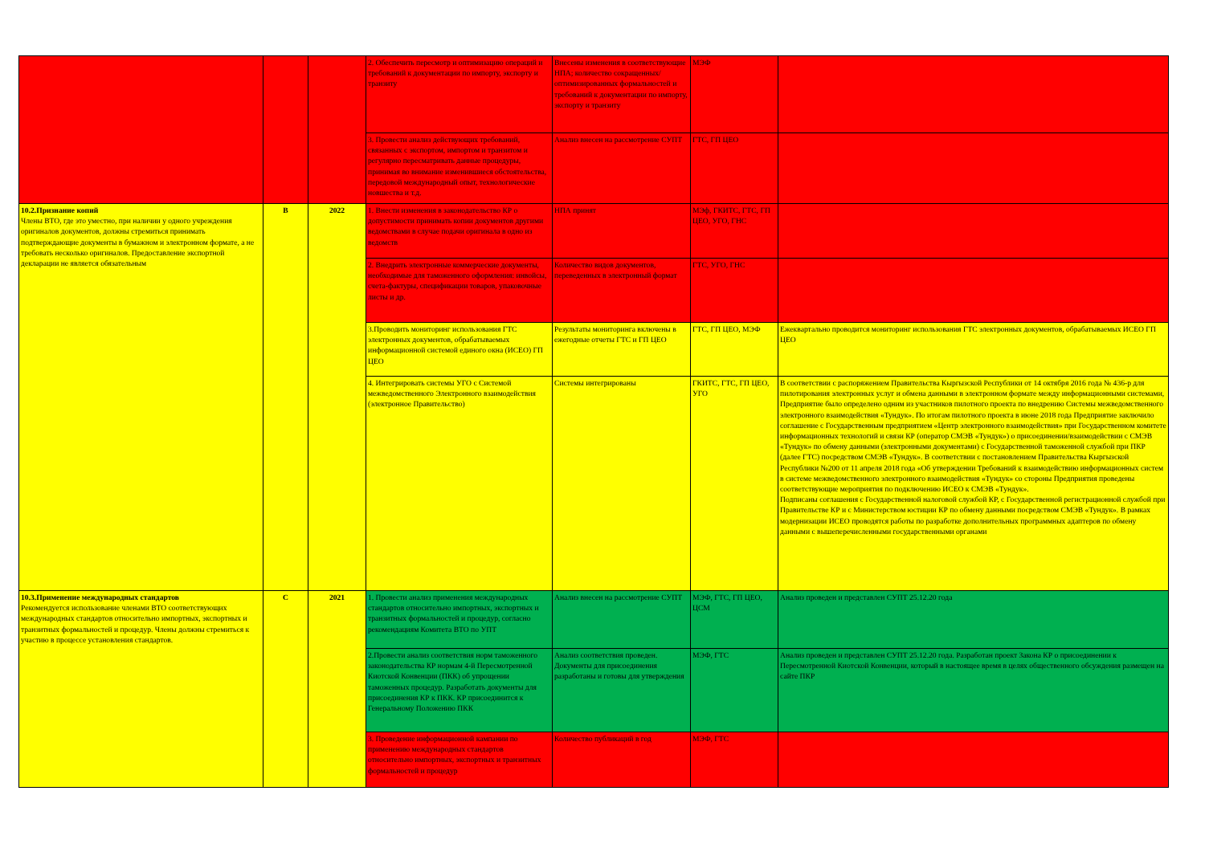| | | | 2. Обеспечить пересмотр и оптимизацию операций и требований к документации по импорту, экспорту и транзиту | Внесены изменения в соответствующие НПА; количество сокращенных/оптимизированных формальностей и требований к документации по импорту, экспорту и транзиту | МЭФ | |
| | | | 3. Провести анализ действующих требований, связанных с экспортом, импортом и транзитом и регулярно пересматривать данные процедуры, принимая во внимание изменившиеся обстоятельства, передовой международный опыт, технологические новшества и т.д. | Анализ внесен на рассмотрение СУПТ | ГТС, ГП ЦЕО | |
| 10.2.Признание копий Члены ВТО, где это уместно, при наличии у одного учреждения оригиналов документов, должны стремиться принимать подтверждающие документы в бумажном и электронном формате, а не требовать несколько оригиналов. Предоставление экспортной декларации не является обязательным | B | 2022 | 1. Внести изменения в законодательство КР о допустимости принимать копии документов другими ведомствами в случае подачи оригинала в одно из ведомств | НПА принят | МЭф, ГКИТС, ГТС, ГП ЦЕО, УГО, ГНС | |
| | | | 2. Внедрить электронные коммерческие документы, необходимые для таможенного оформления: инвойсы, счета-фактуры, спецификации товаров, упаковочные листы и др. | Количество видов документов, переведенных в электронный формат | ГТС, УГО, ГНС | |
| | | | 3.Проводить мониторинг использования ГТС электронных документов, обрабатываемых информационной системой единого окна (ИСЕО) ГП ЦЕО | Результаты мониторинга включены в ежегодные отчеты ГТС и ГП ЦЕО | ГТС, ГП ЦЕО, МЭФ | Ежеквартально проводится мониторинг использования ГТС электронных документов, обрабатываемых ИСЕО ГП ЦЕО |
| | | | 4. Интегрировать системы УГО с Системой межведомственного Электронного взаимодействия (электронное Правительство) | Системы интегрированы | ГКИТС, ГТС, ГП ЦЕО, УГО | В соответствии с распоряжением Правительства Кыргызской Республики от 14 октября 2016 года № 436-р для пилотирования электронных услуг и обмена данными в электронном формате между информационными системами, Предприятие было определено одним из участников пилотного проекта по внедрению Системы межведомственного электронного взаимодействия «Тундук». По итогам пилотного проекта в июне 2018 года Предприятие заключило соглашение с Государственным предприятием «Центр электронного взаимодействия» при Государственном комитете информационных технологий и связи КР (оператор СМЭВ «Тундук») о присоединении/взаимодействии с СМЭВ «Тундук» по обмену данными (электронными документами) с Государственной таможенной службой при ПКР (далее ГТС) посредством СМЭВ «Тундук». В соответствии с постановлением Правительства Кыргызской Республики №200 от 11 апреля 2018 года «Об утверждении Требований к взаимодействию информационных систем в системе межведомственного электронного взаимодействия «Тундук» со стороны Предприятия проведены соответствующие мероприятия по подключению ИСЕО к СМЭВ «Тундук». Подписаны соглашения с Государственной налоговой службой КР, с Государственной регистрационной службой при Правительстве КР и с Министерством юстиции КР по обмену данными посредством СМЭВ «Тундук». В рамках модернизации ИСЕО проводятся работы по разработке дополнительных программных адаптеров по обмену данными с вышеперечисленными государственными органами |
| 10.3.Применение международных стандартов Рекомендуется использование членами ВТО соответствующих международных стандартов относительно импортных, экспортных и транзитных формальностей и процедур. Члены должны стремиться к участию в процессе установления стандартов. | C | 2021 | 1. Провести анализ применения международных стандартов относительно импортных, экспортных и транзитных формальностей и процедур, согласно рекомендациям Комитета ВТО по УПТ | Анализ внесен на рассмотрение СУПТ | МЭФ, ГТС, ГП ЦЕО, ЦСМ | Анализ проведен и представлен СУПТ 25.12.20 года |
| | | | 2.Провести анализ соответствия норм таможенного законодательства КР нормам 4-й Пересмотренной Киотской Конвенции (ПКК) об упрощении таможенных процедур. Разработать документы для присоединения КР к ПКК. КР присоединится к Генеральному Положению ПКК | Анализ соответствия проведен. Документы для присоединения разработаны и готовы для утверждения | МЭФ, ГТС | Анализ проведен и представлен СУПТ 25.12.20 года. Разработан проект Закона КР о присоединении к Пересмотренной Киотской Конвенции, который в настоящее время в целях общественного обсуждения размещен на сайте ПКР |
| | | | 3. Проведение информационной кампании по применению международных стандартов относительно импортных, экспортных и транзитных формальностей и процедур | Количество публикаций в год | МЭФ, ГТС | |